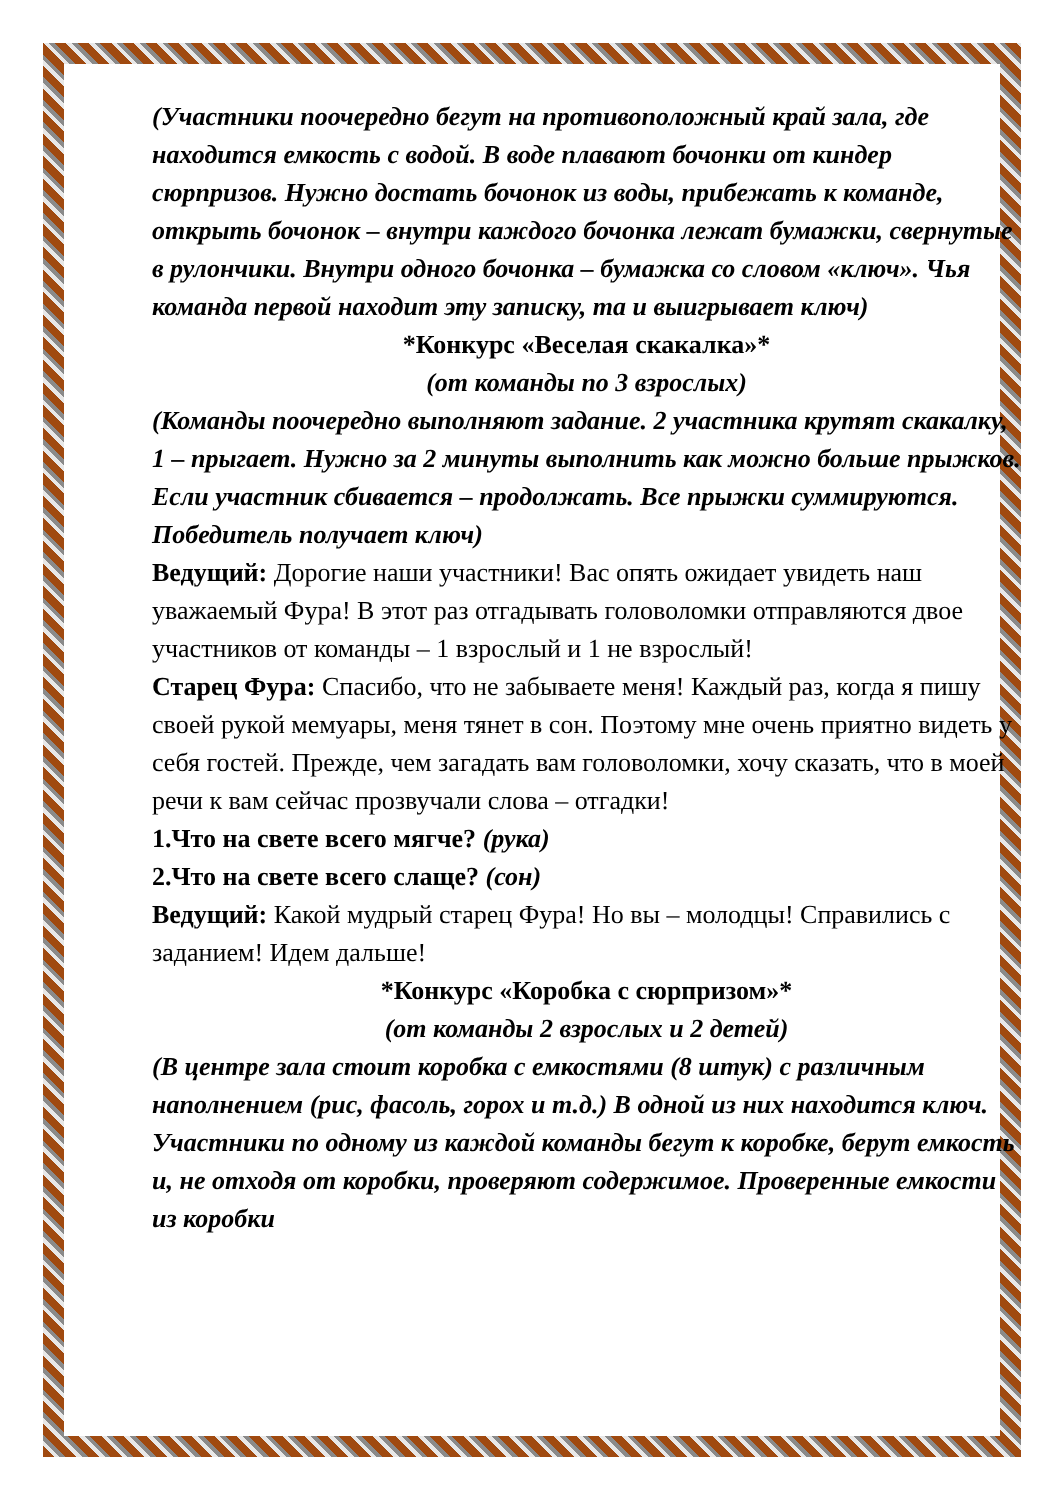(Участники поочередно бегут на противоположный край зала, где находится емкость с водой. В воде плавают бочонки от киндер сюрпризов. Нужно достать бочонок из воды, прибежать к команде, открыть бочонок – внутри каждого бочонка лежат бумажки, свернутые в рулончики. Внутри одного бочонка – бумажка со словом «ключ». Чья команда первой находит эту записку, та и выигрывает ключ)
*Конкурс «Веселая скакалка»*
(от команды по 3 взрослых)
(Команды поочередно выполняют задание. 2 участника крутят скакалку, 1 – прыгает. Нужно за 2 минуты выполнить как можно больше прыжков. Если участник сбивается – продолжать. Все прыжки суммируются. Победитель получает ключ)
Ведущий: Дорогие наши участники! Вас опять ожидает увидеть наш уважаемый Фура! В этот раз отгадывать головоломки отправляются двое участников от команды – 1 взрослый и 1 не взрослый!
Старец Фура: Спасибо, что не забываете меня! Каждый раз, когда я пишу своей рукой мемуары, меня тянет в сон. Поэтому мне очень приятно видеть у себя гостей. Прежде, чем загадать вам головоломки, хочу сказать, что в моей речи к вам сейчас прозвучали слова – отгадки!
1.Что на свете всего мягче? (рука)
2.Что на свете всего слаще? (сон)
Ведущий: Какой мудрый старец Фура! Но вы – молодцы! Справились с заданием! Идем дальше!
*Конкурс «Коробка с сюрпризом»*
(от команды 2 взрослых и 2 детей)
(В центре зала стоит коробка с емкостями (8 штук) с различным наполнением (рис, фасоль, горох и т.д.) В одной из них находится ключ. Участники по одному из каждой команды бегут к коробке, берут емкость и, не отходя от коробки, проверяют содержимое. Проверенные емкости из коробки